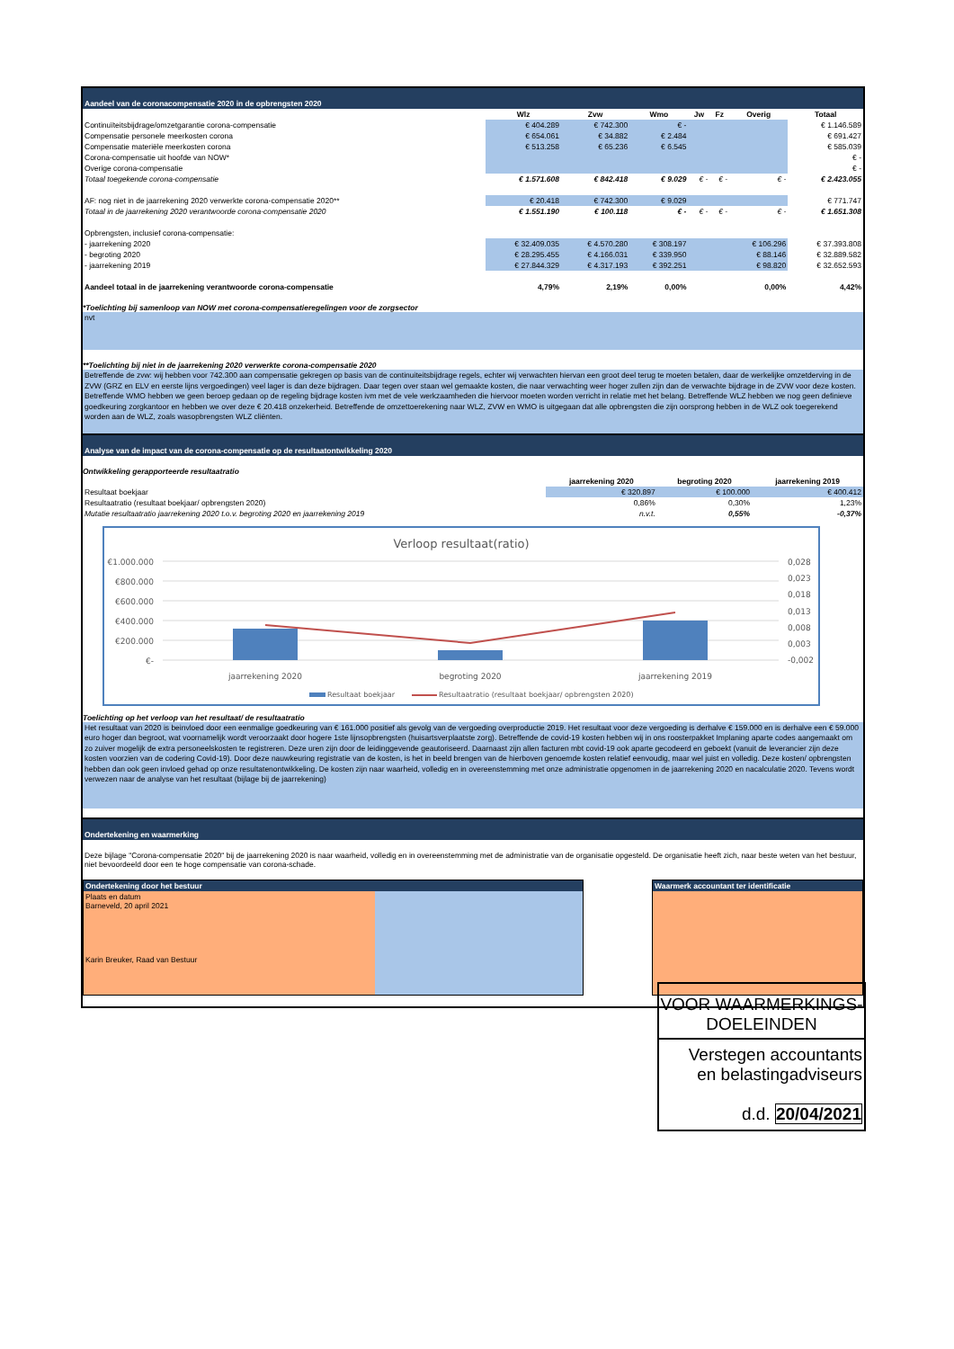Aandeel van de coronacompensatie 2020 in de opbrengsten 2020
| | Wlz | Zvw | Wmo | Jw | Fz | Overig | Totaal |
| --- | --- | --- | --- | --- | --- | --- | --- |
| Continuïteitsbijdrage/omzetgarantie corona-compensatie | € 404.289 | € 742.300 | € - | | | | € 1.146.589 |
| Compensatie personele meerkosten corona | € 654.061 | € 34.882 | € 2.484 | | | | € 691.427 |
| Compensatie materiële meerkosten corona | € 513.258 | € 65.236 | € 6.545 | | | | € 585.039 |
| Corona-compensatie uit hoofde van NOW* | | | | | | | € - |
| Overige corona-compensatie | | | | | | | € - |
| Totaal toegekende corona-compensatie | € 1.571.608 | € 842.418 | € 9.029 | € - | € - | € - | € 2.423.055 |
| AF: nog niet in de jaarrekening 2020 verwerkte corona-compensatie 2020** | € 20.418 | € 742.300 | € 9.029 | | | | € 771.747 |
| Totaal in de jaarrekening 2020 verantwoorde corona-compensatie 2020 | € 1.551.190 | € 100.118 | € - | € - | € - | € - | € 1.651.308 |
| Opbrengsten, inclusief corona-compensatie: | | | | | | | |
| - jaarrekening 2020 | € 32.409.035 | € 4.570.280 | € 308.197 | | | € 106.296 | € 37.393.808 |
| - begroting 2020 | € 28.295.455 | € 4.166.031 | € 339.950 | | | € 88.146 | € 32.889.582 |
| - jaarrekening 2019 | € 27.844.329 | € 4.317.193 | € 392.251 | | | € 98.820 | € 32.652.593 |
| Aandeel totaal in de jaarrekening verantwoorde corona-compensatie | 4,79% | 2,19% | 0,00% | | | 0,00% | 4,42% |
*Toelichting bij samenloop van NOW met corona-compensatieregelingen voor de zorgsector
nvt
**Toelichting bij niet in de jaarrekening 2020 verwerkte corona-compensatie 2020
Betreffende de zvw: wij hebben voor 742.300 aan compensatie gekregen op basis van de continuiteitsbijdrage regels, echter wij verwachten hiervan een groot deel terug te moeten betalen, daar de werkelijke omzetderving in de ZVW (GRZ en ELV en eerste lijns vergoedingen) veel lager is dan deze bijdragen. Daar tegen over staan wel gemaakte kosten, die naar verwachting weer hoger zullen zijn dan de verwachte bijdrage in de ZVW voor deze kosten. Betreffende WMO hebben we geen beroep gedaan op de regeling bijdrage kosten ivm met de vele werkzaamheden die hiervoor moeten worden verricht in relatie met het belang. Betreffende WLZ hebben we nog geen definieve goedkeuring zorgkantoor en hebben we over deze € 20.418 onzekerheid. Betreffende de omzettoerekening naar WLZ, ZVW en WMO is uitgegaan dat alle opbrengsten die zijn oorsprong hebben in de WLZ ook toegerekend worden aan de WLZ, zoals wasopbrengsten WLZ cliënten.
Analyse van de impact van de corona-compensatie op de resultaatontwikkeling 2020
Ontwikkeling gerapporteerde resultaatratio
| | jaarrekening 2020 | begroting 2020 | jaarrekening 2019 |
| --- | --- | --- | --- |
| Resultaat boekjaar | € 320.897 | € 100.000 | € 400.412 |
| Resultaatratio (resultaat boekjaar/ opbrengsten 2020) | 0,86% | 0,30% | 1,23% |
| Mutatie resultaatratio jaarrekening 2020 t.o.v. begroting 2020 en jaarrekening 2019 | n.v.t. | 0,55% | -0,37% |
Verloop resultaat(ratio)
€1.000.000
€800.000
€600.000
€400.000
€200.000
€-
0,028
0,023
0,018
0,013
0,008
0,003
-0,002
jaarrekening 2020
begroting 2020
jaarrekening 2019
Resultaat boekjaar
Resultaatratio (resultaat boekjaar/ opbrengsten 2020)
Toelichting op het verloop van het resultaat/ de resultaatratio
Het resultaat van 2020 is beinvloed door een eenmalige goedkeuring van € 161.000 positief als gevolg van de vergoeding overproductie 2019. Het resultaat voor deze vergoeding is derhalve € 159.000 en is derhalve een € 59.000 euro hoger dan begroot, wat voornamelijk wordt veroorzaakt door hogere 1ste lijnsopbrengsten (huisartsverplaatste zorg). Betreffende de covid-19 kosten hebben wij in ons roosterpakket Implaning aparte codes aangemaakt om zo zuiver mogelijk de extra personeelskosten te registreren. Deze uren zijn door de leidinggevende geautoriseerd. Daarnaast zijn allen facturen mbt covid-19 ook aparte gecodeerd en geboekt (vanuit de leverancier zijn deze kosten voorzien van de codering Covid-19). Door deze nauwkeuring registratie van de kosten, is het in beeld brengen van de hierboven genoemde kosten relatief eenvoudig, maar wel juist en volledig. Deze kosten/ opbrengsten hebben dan ook geen invloed gehad op onze resultatenontwikkeling. De kosten zijn naar waarheid, volledig en in overeenstemming met onze administratie opgenomen in de jaarrekening 2020 en nacalculatie 2020. Tevens wordt verwezen naar de analyse van het resultaat (bijlage bij de jaarrekening)
Ondertekening en waarmerking
Deze bijlage "Corona-compensatie 2020" bij de jaarrekening 2020 is naar waarheid, volledig en in overeenstemming met de administratie van de organisatie opgesteld. De organisatie heeft zich, naar beste weten van het bestuur, niet bevoordeeld door een te hoge compensatie van corona-schade.
Ondertekening door het bestuur
Plaats en datum
Barneveld, 20 april 2021
Karin Breuker, Raad van Bestuur
Waarmerk accountant ter identificatie
VOOR WAARMERKINGS-
DOELEINDEN
Verstegen accountants
en belastingadviseurs
d.d. 20/04/2021